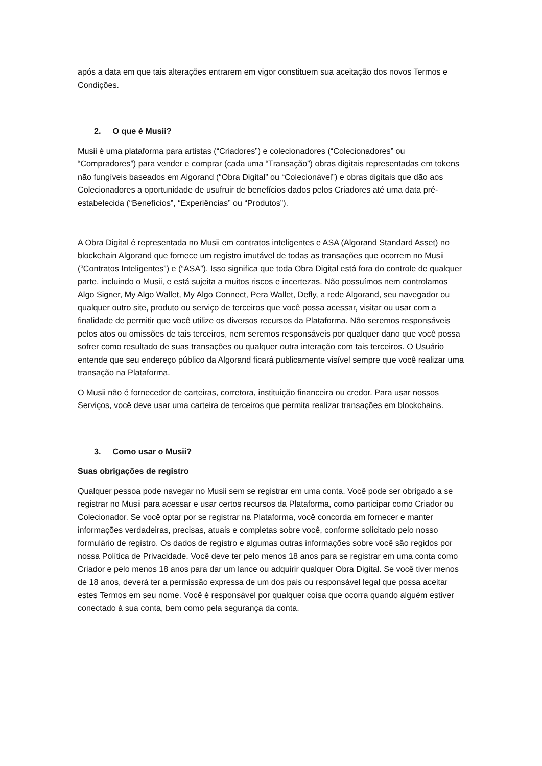após a data em que tais alterações entrarem em vigor constituem sua aceitação dos novos Termos e Condições.
2. O que é Musii?
Musii é uma plataforma para artistas (“Criadores”) e colecionadores (“Colecionadores” ou “Compradores”) para vender e comprar (cada uma “Transação”) obras digitais representadas em tokens não fungíveis baseados em Algorand (“Obra Digital” ou “Colecionável”) e obras digitais que dão aos Colecionadores a oportunidade de usufruir de benefícios dados pelos Criadores até uma data pré-estabelecida (“Benefícios”, “Experiências” ou “Produtos”).
A Obra Digital é representada no Musii em contratos inteligentes e ASA (Algorand Standard Asset) no blockchain Algorand que fornece um registro imutável de todas as transações que ocorrem no Musii (“Contratos Inteligentes”) e (“ASA”). Isso significa que toda Obra Digital está fora do controle de qualquer parte, incluindo o Musii, e está sujeita a muitos riscos e incertezas. Não possuímos nem controlamos Algo Signer, My Algo Wallet, My Algo Connect, Pera Wallet, Defly, a rede Algorand, seu navegador ou qualquer outro site, produto ou serviço de terceiros que você possa acessar, visitar ou usar com a finalidade de permitir que você utilize os diversos recursos da Plataforma. Não seremos responsáveis pelos atos ou omissões de tais terceiros, nem seremos responsáveis por qualquer dano que você possa sofrer como resultado de suas transações ou qualquer outra interação com tais terceiros. O Usuário entende que seu endereço público da Algorand ficará publicamente visível sempre que você realizar uma transação na Plataforma.
O Musii não é fornecedor de carteiras, corretora, instituição financeira ou credor. Para usar nossos Serviços, você deve usar uma carteira de terceiros que permita realizar transações em blockchains.
3. Como usar o Musii?
Suas obrigações de registro
Qualquer pessoa pode navegar no Musii sem se registrar em uma conta. Você pode ser obrigado a se registrar no Musii para acessar e usar certos recursos da Plataforma, como participar como Criador ou Colecionador. Se você optar por se registrar na Plataforma, você concorda em fornecer e manter informações verdadeiras, precisas, atuais e completas sobre você, conforme solicitado pelo nosso formulário de registro. Os dados de registro e algumas outras informações sobre você são regidos por nossa Política de Privacidade. Você deve ter pelo menos 18 anos para se registrar em uma conta como Criador e pelo menos 18 anos para dar um lance ou adquirir qualquer Obra Digital. Se você tiver menos de 18 anos, deverá ter a permissão expressa de um dos pais ou responsável legal que possa aceitar estes Termos em seu nome. Você é responsável por qualquer coisa que ocorra quando alguém estiver conectado à sua conta, bem como pela segurança da conta.